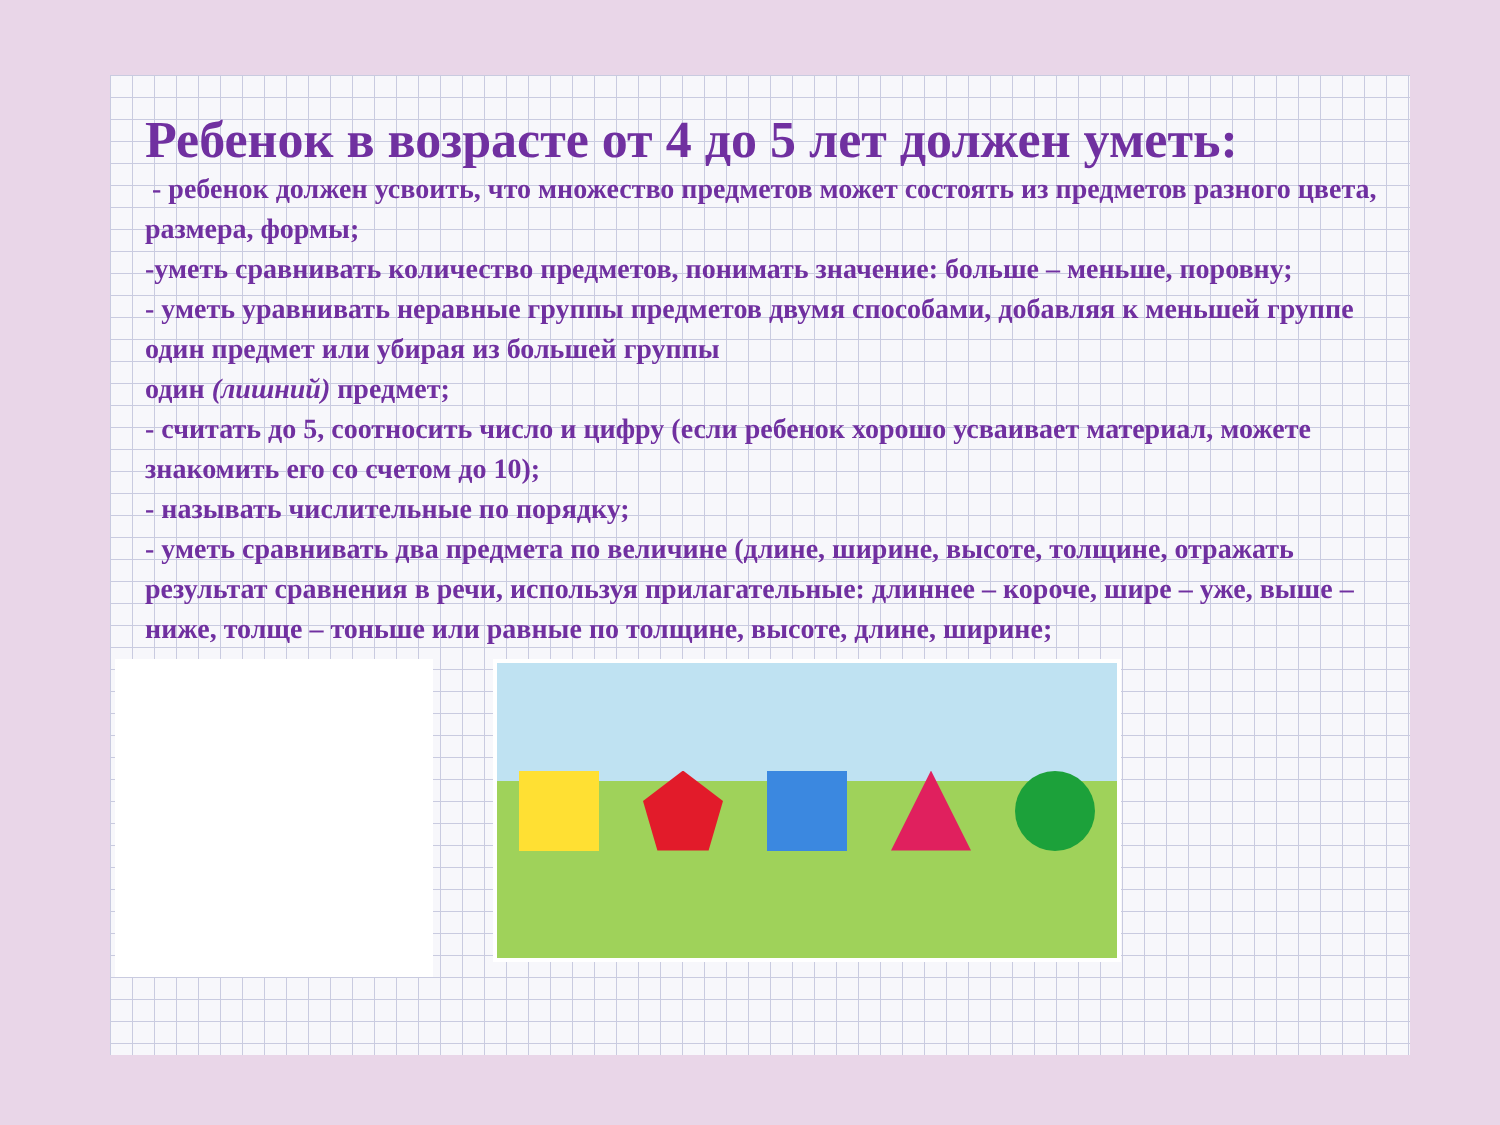Ребенок в возрасте от 4 до 5 лет должен уметь:
- ребенок должен усвоить, что множество предметов может состоять из предметов разного цвета, размера, формы;
-уметь сравнивать количество предметов, понимать значение: больше – меньше, поровну;
- уметь уравнивать неравные группы предметов двумя способами, добавляя к меньшей группе один предмет или убирая из большей группы
один (лишний) предмет;
- считать до 5, соотносить число и цифру (если ребенок хорошо усваивает материал, можете знакомить его со счетом до 10);
- называть числительные по порядку;
- уметь сравнивать два предмета по величине (длине, ширине, высоте, толщине, отражать результат сравнения в речи, используя прилагательные: длиннее – короче, шире – уже, выше – ниже, толще – тоньше или равные по толщине, высоте, длине, ширине;